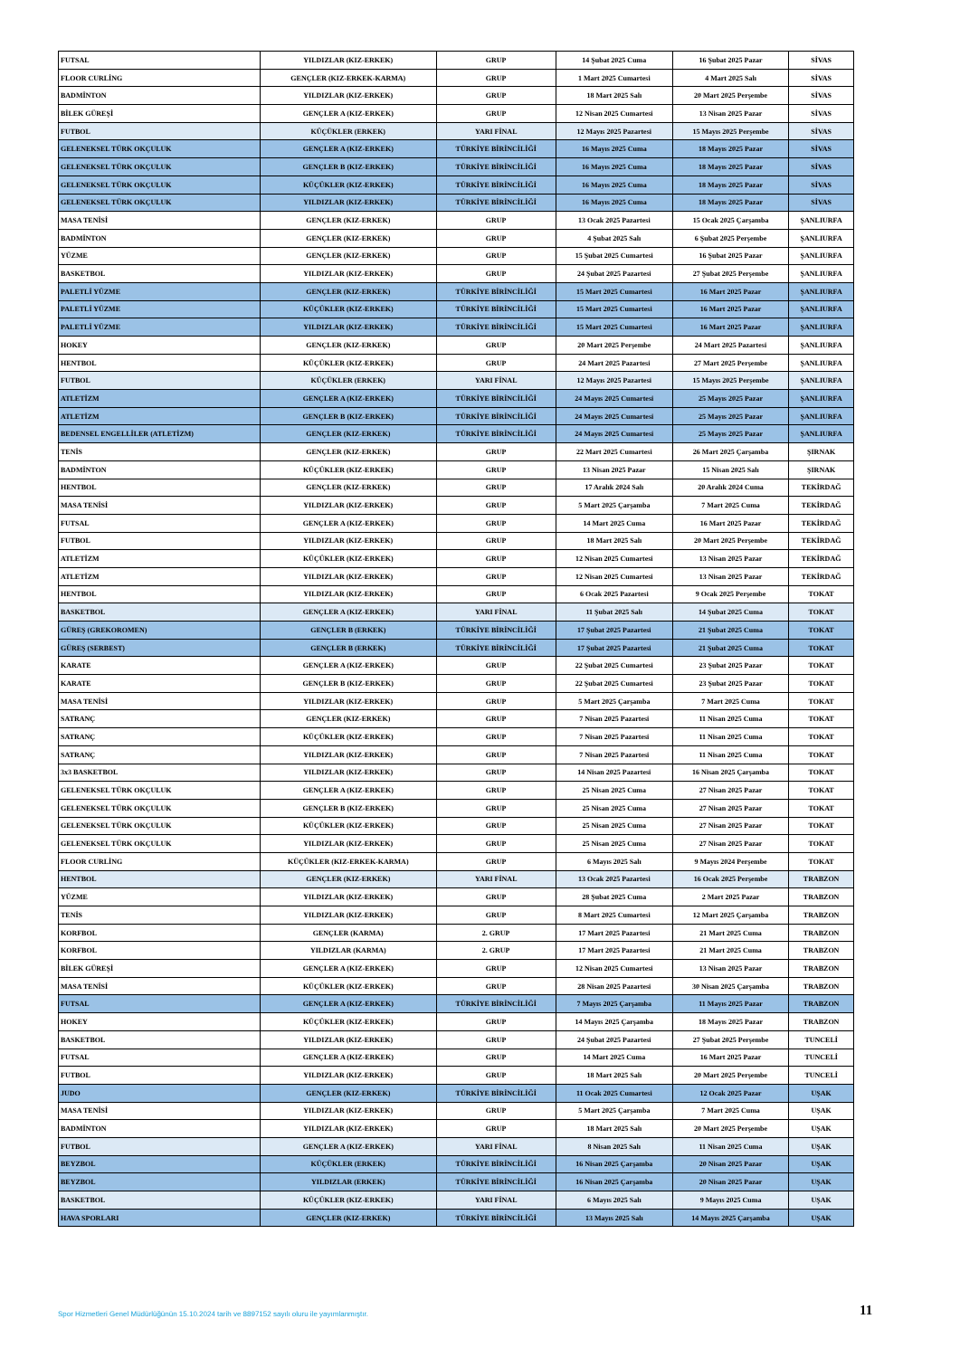| FUTSAL | YILDIZLAR (KIZ-ERKEK) | GRUP | 14 Şubat 2025 Cuma | 16 Şubat 2025 Pazar | SİVAS |
| FLOOR CURLİNG | GENÇLER (KIZ-ERKEK-KARMA) | GRUP | 1 Mart 2025 Cumartesi | 4 Mart 2025 Salı | SİVAS |
| BADMİNTON | YILDIZLAR (KIZ-ERKEK) | GRUP | 18 Mart 2025 Salı | 20 Mart 2025 Perşembe | SİVAS |
| BİLEK GÜREŞİ | GENÇLER A (KIZ-ERKEK) | GRUP | 12 Nisan 2025 Cumartesi | 13 Nisan 2025 Pazar | SİVAS |
| FUTBOL | KÜÇÜKLER (ERKEK) | YARI FİNAL | 12 Mayıs 2025 Pazartesi | 15 Mayıs 2025 Perşembe | SİVAS |
| GELENEKSEL TÜRK OKÇULUK | GENÇLER A (KIZ-ERKEK) | TÜRKİYE BİRİNCİLİĞİ | 16 Mayıs 2025 Cuma | 18 Mayıs 2025 Pazar | SİVAS |
| GELENEKSEL TÜRK OKÇULUK | GENÇLER B (KIZ-ERKEK) | TÜRKİYE BİRİNCİLİĞİ | 16 Mayıs 2025 Cuma | 18 Mayıs 2025 Pazar | SİVAS |
| GELENEKSEL TÜRK OKÇULUK | KÜÇÜKLER (KIZ-ERKEK) | TÜRKİYE BİRİNCİLİĞİ | 16 Mayıs 2025 Cuma | 18 Mayıs 2025 Pazar | SİVAS |
| GELENEKSEL TÜRK OKÇULUK | YILDIZLAR (KIZ-ERKEK) | TÜRKİYE BİRİNCİLİĞİ | 16 Mayıs 2025 Cuma | 18 Mayıs 2025 Pazar | SİVAS |
| MASA TENİSİ | GENÇLER (KIZ-ERKEK) | GRUP | 13 Ocak 2025 Pazartesi | 15 Ocak 2025 Çarşamba | ŞANLIURFA |
| BADMİNTON | GENÇLER (KIZ-ERKEK) | GRUP | 4 Şubat 2025 Salı | 6 Şubat 2025 Perşembe | ŞANLIURFA |
| YÜZME | GENÇLER (KIZ-ERKEK) | GRUP | 15 Şubat 2025 Cumartesi | 16 Şubat 2025 Pazar | ŞANLIURFA |
| BASKETBOL | YILDIZLAR (KIZ-ERKEK) | GRUP | 24 Şubat 2025 Pazartesi | 27 Şubat 2025 Perşembe | ŞANLIURFA |
| PALETLİ YÜZME | GENÇLER (KIZ-ERKEK) | TÜRKİYE BİRİNCİLİĞİ | 15 Mart 2025 Cumartesi | 16 Mart 2025 Pazar | ŞANLIURFA |
| PALETLİ YÜZME | KÜÇÜKLER (KIZ-ERKEK) | TÜRKİYE BİRİNCİLİĞİ | 15 Mart 2025 Cumartesi | 16 Mart 2025 Pazar | ŞANLIURFA |
| PALETLİ YÜZME | YILDIZLAR (KIZ-ERKEK) | TÜRKİYE BİRİNCİLİĞİ | 15 Mart 2025 Cumartesi | 16 Mart 2025 Pazar | ŞANLIURFA |
| HOKEY | GENÇLER (KIZ-ERKEK) | GRUP | 20 Mart 2025 Perşembe | 24 Mart 2025 Pazartesi | ŞANLIURFA |
| HENTBOL | KÜÇÜKLER (KIZ-ERKEK) | GRUP | 24 Mart 2025 Pazartesi | 27 Mart 2025 Perşembe | ŞANLIURFA |
| FUTBOL | KÜÇÜKLER (ERKEK) | YARI FİNAL | 12 Mayıs 2025 Pazartesi | 15 Mayıs 2025 Perşembe | ŞANLIURFA |
| ATLETİZM | GENÇLER A (KIZ-ERKEK) | TÜRKİYE BİRİNCİLİĞİ | 24 Mayıs 2025 Cumartesi | 25 Mayıs 2025 Pazar | ŞANLIURFA |
| ATLETİZM | GENÇLER B (KIZ-ERKEK) | TÜRKİYE BİRİNCİLİĞİ | 24 Mayıs 2025 Cumartesi | 25 Mayıs 2025 Pazar | ŞANLIURFA |
| BEDENSEL ENGELLİLER (ATLETİZM) | GENÇLER (KIZ-ERKEK) | TÜRKİYE BİRİNCİLİĞİ | 24 Mayıs 2025 Cumartesi | 25 Mayıs 2025 Pazar | ŞANLIURFA |
| TENİS | GENÇLER (KIZ-ERKEK) | GRUP | 22 Mart 2025 Cumartesi | 26 Mart 2025 Çarşamba | ŞIRNAK |
| BADMİNTON | KÜÇÜKLER (KIZ-ERKEK) | GRUP | 13 Nisan 2025 Pazar | 15 Nisan 2025 Salı | ŞIRNAK |
| HENTBOL | GENÇLER (KIZ-ERKEK) | GRUP | 17 Aralık 2024 Salı | 20 Aralık 2024 Cuma | TEKİRDAĞ |
| MASA TENİSİ | YILDIZLAR (KIZ-ERKEK) | GRUP | 5 Mart 2025 Çarşamba | 7 Mart 2025 Cuma | TEKİRDAĞ |
| FUTSAL | GENÇLER A (KIZ-ERKEK) | GRUP | 14 Mart 2025 Cuma | 16 Mart 2025 Pazar | TEKİRDAĞ |
| FUTBOL | YILDIZLAR (KIZ-ERKEK) | GRUP | 18 Mart 2025 Salı | 20 Mart 2025 Perşembe | TEKİRDAĞ |
| ATLETİZM | KÜÇÜKLER (KIZ-ERKEK) | GRUP | 12 Nisan 2025 Cumartesi | 13 Nisan 2025 Pazar | TEKİRDAĞ |
| ATLETİZM | YILDIZLAR (KIZ-ERKEK) | GRUP | 12 Nisan 2025 Cumartesi | 13 Nisan 2025 Pazar | TEKİRDAĞ |
| HENTBOL | YILDIZLAR (KIZ-ERKEK) | GRUP | 6 Ocak 2025 Pazartesi | 9 Ocak 2025 Perşembe | TOKAT |
| BASKETBOL | GENÇLER A (KIZ-ERKEK) | YARI FİNAL | 11 Şubat 2025 Salı | 14 Şubat 2025 Cuma | TOKAT |
| GÜREŞ (GREKOROMEN) | GENÇLER B (ERKEK) | TÜRKİYE BİRİNCİLİĞİ | 17 Şubat 2025 Pazartesi | 21 Şubat 2025 Cuma | TOKAT |
| GÜREŞ (SERBEST) | GENÇLER B (ERKEK) | TÜRKİYE BİRİNCİLİĞİ | 17 Şubat 2025 Pazartesi | 21 Şubat 2025 Cuma | TOKAT |
| KARATE | GENÇLER A (KIZ-ERKEK) | GRUP | 22 Şubat 2025 Cumartesi | 23 Şubat 2025 Pazar | TOKAT |
| KARATE | GENÇLER B (KIZ-ERKEK) | GRUP | 22 Şubat 2025 Cumartesi | 23 Şubat 2025 Pazar | TOKAT |
| MASA TENİSİ | YILDIZLAR (KIZ-ERKEK) | GRUP | 5 Mart 2025 Çarşamba | 7 Mart 2025 Cuma | TOKAT |
| SATRANÇ | GENÇLER (KIZ-ERKEK) | GRUP | 7 Nisan 2025 Pazartesi | 11 Nisan 2025 Cuma | TOKAT |
| SATRANÇ | KÜÇÜKLER (KIZ-ERKEK) | GRUP | 7 Nisan 2025 Pazartesi | 11 Nisan 2025 Cuma | TOKAT |
| SATRANÇ | YILDIZLAR (KIZ-ERKEK) | GRUP | 7 Nisan 2025 Pazartesi | 11 Nisan 2025 Cuma | TOKAT |
| 3x3 BASKETBOL | YILDIZLAR (KIZ-ERKEK) | GRUP | 14 Nisan 2025 Pazartesi | 16 Nisan 2025 Çarşamba | TOKAT |
| GELENEKSEL TÜRK OKÇULUK | GENÇLER A (KIZ-ERKEK) | GRUP | 25 Nisan 2025 Cuma | 27 Nisan 2025 Pazar | TOKAT |
| GELENEKSEL TÜRK OKÇULUK | GENÇLER B (KIZ-ERKEK) | GRUP | 25 Nisan 2025 Cuma | 27 Nisan 2025 Pazar | TOKAT |
| GELENEKSEL TÜRK OKÇULUK | KÜÇÜKLER (KIZ-ERKEK) | GRUP | 25 Nisan 2025 Cuma | 27 Nisan 2025 Pazar | TOKAT |
| GELENEKSEL TÜRK OKÇULUK | YILDIZLAR (KIZ-ERKEK) | GRUP | 25 Nisan 2025 Cuma | 27 Nisan 2025 Pazar | TOKAT |
| FLOOR CURLİNG | KÜÇÜKLER (KIZ-ERKEK-KARMA) | GRUP | 6 Mayıs 2025 Salı | 9 Mayıs 2024 Perşembe | TOKAT |
| HENTBOL | GENÇLER (KIZ-ERKEK) | YARI FİNAL | 13 Ocak 2025 Pazartesi | 16 Ocak 2025 Perşembe | TRABZON |
| YÜZME | YILDIZLAR (KIZ-ERKEK) | GRUP | 28 Şubat 2025 Cuma | 2 Mart 2025 Pazar | TRABZON |
| TENİS | YILDIZLAR (KIZ-ERKEK) | GRUP | 8 Mart 2025 Cumartesi | 12 Mart 2025 Çarşamba | TRABZON |
| KORFBOL | GENÇLER (KARMA) | 2. GRUP | 17 Mart 2025 Pazartesi | 21 Mart 2025 Cuma | TRABZON |
| KORFBOL | YILDIZLAR (KARMA) | 2. GRUP | 17 Mart 2025 Pazartesi | 21 Mart 2025 Cuma | TRABZON |
| BİLEK GÜREŞİ | GENÇLER A (KIZ-ERKEK) | GRUP | 12 Nisan 2025 Cumartesi | 13 Nisan 2025 Pazar | TRABZON |
| MASA TENİSİ | KÜÇÜKLER (KIZ-ERKEK) | GRUP | 28 Nisan 2025 Pazartesi | 30 Nisan 2025 Çarşamba | TRABZON |
| FUTSAL | GENÇLER A (KIZ-ERKEK) | TÜRKİYE BİRİNCİLİĞİ | 7 Mayıs 2025 Çarşamba | 11 Mayıs 2025 Pazar | TRABZON |
| HOKEY | KÜÇÜKLER (KIZ-ERKEK) | GRUP | 14 Mayıs 2025 Çarşamba | 18 Mayıs 2025 Pazar | TRABZON |
| BASKETBOL | YILDIZLAR (KIZ-ERKEK) | GRUP | 24 Şubat 2025 Pazartesi | 27 Şubat 2025 Perşembe | TUNCELİ |
| FUTSAL | GENÇLER A (KIZ-ERKEK) | GRUP | 14 Mart 2025 Cuma | 16 Mart 2025 Pazar | TUNCELİ |
| FUTBOL | YILDIZLAR (KIZ-ERKEK) | GRUP | 18 Mart 2025 Salı | 20 Mart 2025 Perşembe | TUNCELİ |
| JUDO | GENÇLER (KIZ-ERKEK) | TÜRKİYE BİRİNCİLİĞİ | 11 Ocak 2025 Cumartesi | 12 Ocak 2025 Pazar | UŞAK |
| MASA TENİSİ | YILDIZLAR (KIZ-ERKEK) | GRUP | 5 Mart 2025 Çarşamba | 7 Mart 2025 Cuma | UŞAK |
| BADMİNTON | YILDIZLAR (KIZ-ERKEK) | GRUP | 18 Mart 2025 Salı | 20 Mart 2025 Perşembe | UŞAK |
| FUTBOL | GENÇLER A (KIZ-ERKEK) | YARI FİNAL | 8 Nisan 2025 Salı | 11 Nisan 2025 Cuma | UŞAK |
| BEYZBOL | KÜÇÜKLER (ERKEK) | TÜRKİYE BİRİNCİLİĞİ | 16 Nisan 2025 Çarşamba | 20 Nisan 2025 Pazar | UŞAK |
| BEYZBOL | YILDIZLAR (ERKEK) | TÜRKİYE BİRİNCİLİĞİ | 16 Nisan 2025 Çarşamba | 20 Nisan 2025 Pazar | UŞAK |
| BASKETBOL | KÜÇÜKLER (KIZ-ERKEK) | YARI FİNAL | 6 Mayıs 2025 Salı | 9 Mayıs 2025 Cuma | UŞAK |
| HAVA SPORLARI | GENÇLER (KIZ-ERKEK) | TÜRKİYE BİRİNCİLİĞİ | 13 Mayıs 2025 Salı | 14 Mayıs 2025 Çarşamba | UŞAK |
Spor Hizmetleri Genel Müdürlüğünün 15.10.2024 tarih ve 8897152 sayılı oluru ile yayımlanmıştır.
11